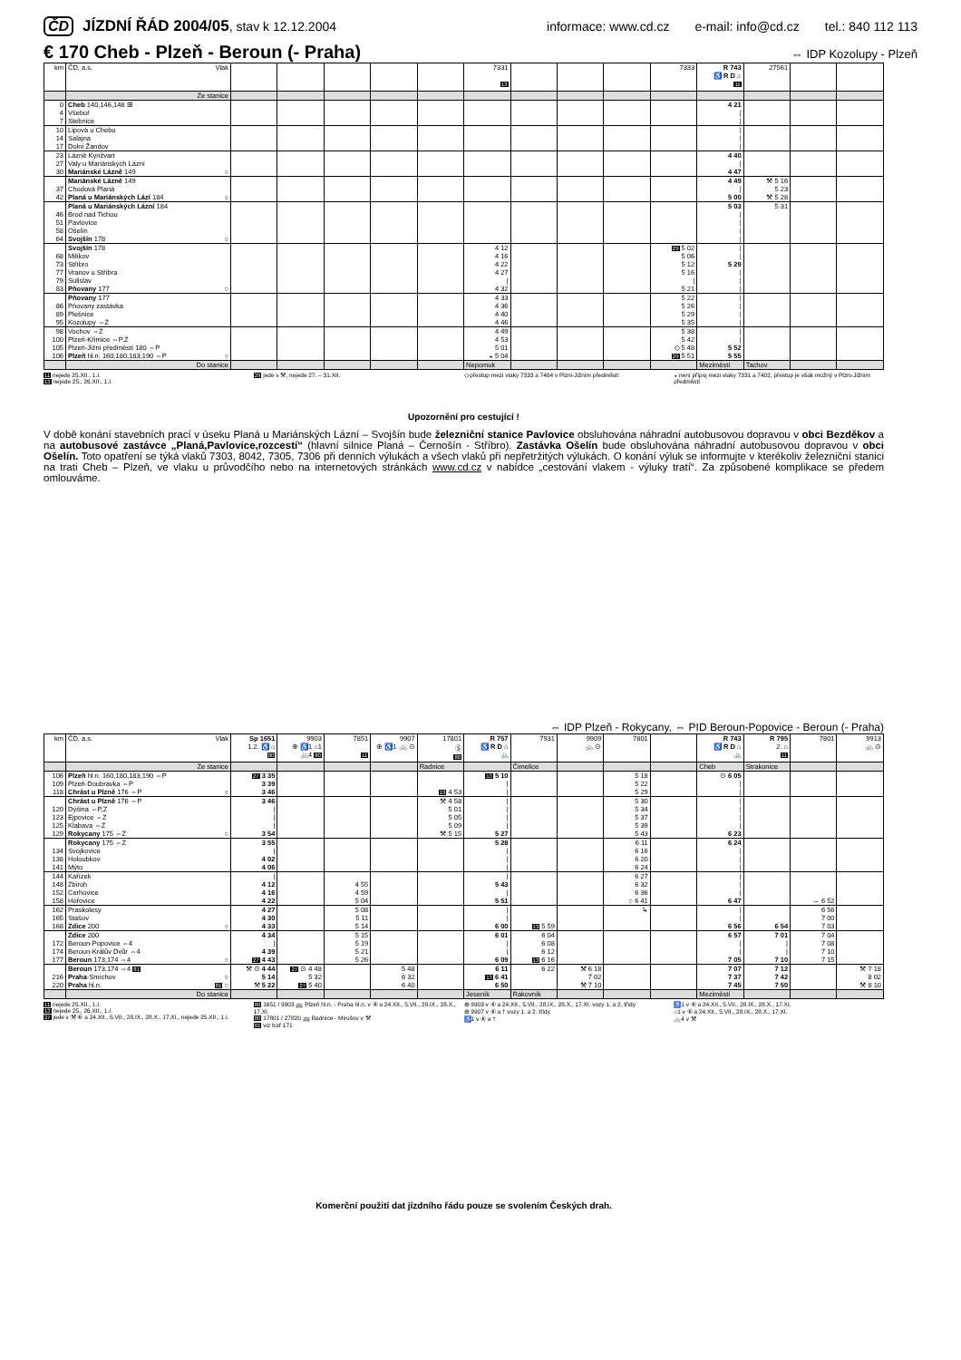ČD JÍZDNÍ ŘÁD 2004/05, stav k 12.12.2004 informace: www.cd.cz e-mail: info@cd.cz tel.: 840 112 113
€ 170 Cheb - Plzeň - Beroun (- Praha)
⇔ IDP Kozolupy - Plzeň
| km | ČD, a.s. Vlak | | | | | | 7331 13 | | | | 7333 | R 743 ♿ R D ⌂ 11 | 27561 | | |
| --- | --- | --- | --- | --- | --- | --- | --- | --- | --- | --- | --- | --- | --- | --- | --- |
| | Ze stanice | | | | | | | | | | | | | | |
| 0 | Cheb 140,146,148 ⊞ | | | | | | | | | | | 4 21 | | | |
| 4 | Všeboř | | | | | | | | | | | / | | | |
| 7 | Stebnice | | | | | | | | | | | / | | | |
| 10 | Lipová u Chebu | | | | | | | | | | | / | | | |
| 14 | Salajna | | | | | | | | | | | / | | | |
| 17 | Dolní Žandov | | | | | | | | | | | / | | | |
| 23 | Lázně Kynžvart | | | | | | | | | | | 4 40 | | | |
| 27 | Valy u Mariánských Lázní | | | | | | | | | | | / | | | |
| 30 | Mariánské Lázně 149 ○ | | | | | | | | | | | 4 47 | | | |
| | Mariánské Lázně 149 | | | | | | | | | | | 4 49 | ⚒ 5 16 | | |
| 37 | Chodová Planá | | | | | | | | | | | / | 5 23 | | |
| 42 | Planá u Mariánských Lází 184 ○ | | | | | | | | | | | 5 00 | ⚒ 5 28 | | |
| | Planá u Mariánských Lázní 184 | | | | | | | | | | | 5 03 | 5 31 | | |
| 46 | Brod nad Tichou | | | | | | | | | | | / | | | |
| 51 | Pavlovice | | | | | | | | | | | / | | | |
| 58 | Ošelín | | | | | | | | | | | / | | | |
| 64 | Svojšín 178 ○ | | | | | | | | | | | / | | | |
| | Svojšín 178 | | | | | | 4 12 | | | | 29 5 02 | / | | | |
| 68 | Milíkov | | | | | | 4 16 | | | | 5 06 | / | | | |
| 73 | Stříbro | | | | | | 4 22 | | | | 5 12 | 5 29 | | | |
| 77 | Vranov u Stříbra | | | | | | 4 27 | | | | 5 16 | / | | | |
| 79 | Sulislav | | | | | | / | | | | / | / | | | |
| 83 | Pňovany 177 ○ | | | | | | 4 32 | | | | 5 21 | / | | | |
| | Pňovany 177 | | | | | | 4 33 | | | | 5 22 | / | | | |
| 86 | Pňovany zastávka | | | | | | 4 36 | | | | 5 26 | / | | | |
| 89 | Plešnice | | | | | | 4 40 | | | | 5 29 | / | | | |
| 95 | Kozolupy ⇔Z | | | | | | 4 46 | | | | 5 35 | / | | | |
| 98 | Vochov ⇔Z | | | | | | 4 49 | | | | 5 38 | / | | | |
| 100 | Plzeň-Křimice ⇔P,Z | | | | | | 4 53 | | | | 5 42 | / | | | |
| 105 | Plzeň-Jižní předměstí 180 ⇔P | | | | | | 5 01 | | | | ◇ 5 48 | 5 52 | | | |
| 106 | Plzeň hl.n. 160,180,183,190 ⇔P ○ | | | | | | ◒ 5 04 | | | | 29 5 51 | 5 55 | | | |
| | Do stanice | | | | | | Nepomuk | | | | | Meziměstí | Tachov | | |
11 nejede 25.XII., 1.I.
13 nejede 25., 26.XII., 1.I.
29 jede v ⚒, nejede 27. – 31.XII.
◇ přestup mezi vlaky 7333 a 7404 v Plzni-Jižním předměstí
◒ není přípoj mezi vlaky 7331 a 7402, přestup je však možný v Plzni-Jižním předměstí
Upozornění pro cestující !
V době konání stavebních prací v úseku Planá u Mariánských Lázní – Svojšín bude železniční stanice Pavlovice obsluhována náhradní autobusovou dopravou v obci Bezděkov a na autobusové zastávce „Planá,Pavlovice,rozcestí“ (hlavní silnice Planá – Černošín - Stříbro). Zastávka Ošelín bude obsluhována náhradní autobusovou dopravou v obci Ošelín. Toto opatření se týká vlaků 7303, 8042, 7305, 7306 při denních výlukách a všech vlaků při nepřetržitých výlukách. O konání výluk se informujte v kterékoliv železniční stanici na trati Cheb – Plzeň, ve vlaku u průvodčího nebo na internetových stránkách www.cd.cz v nabídce „cestování vlakem - výluky tratí“. Za způsobené komplikace se předem omlouváme.
⇔ IDP Plzeň - Rokycany, ⇔ PID Beroun-Popovice - Beroun (- Praha)
| km | ČD, a.s. Vlak | Sp 1651 1.2. ♿ ⌂ 80 | 9903 ⊕ ♿1 ⌂1 🚲4 80 | 7851 11 | 9907 ⊕ ♿1 🚲 ⊙ | 17801 Ⓢ 80 | R 757 ♿ R D ⌂ 🚲 | 7931 | 9909 🚲 ⊙ | 7801 | | R 743 ♿ R D ⌂ 🚲 | R 795 2. ⌂ 11 | 7801 | 9913 🚲 ⊙ |
| --- | --- | --- | --- | --- | --- | --- | --- | --- | --- | --- | --- | --- | --- | --- | --- |
| | Ze stanice | | | | | Radnice | | Čimelice | | | | Cheb | Strakonice | | |
| 106 | Plzeň hl.n. 160,180,183,190 ⇔P | 27 3 35 | | | | | 13 5 10 | | | 5 18 | | ⊙ 6 05 | | | |
| 109 | Plzeň-Doubravka ⇔P | 3 39 | | | | | / | | | 5 22 | | / | | | |
| 118 | Chrást u Plzně 176 ⇔P ○ | 3 46 | | | | 13 4 53 | / | | | 5 29 | | / | | | |
| | Chrást u Plzně 176 ⇔P | 3 46 | | | | ⚒ 4 58 | / | | | 5 30 | | / | | | |
| 120 | Dýšina ⇔P,Z | / | | | | 5 01 | / | | | 5 34 | | / | | | |
| 123 | Ejpovice ⇔Z | / | | | | 5 05 | / | | | 5 37 | | / | | | |
| 125 | Klabava ⇔Z | / | | | | 5 09 | / | | | 5 39 | | / | | | |
| 129 | Rokycany 175 ⇔Z ○ | 3 54 | | | | ⚒ 5 15 | 5 27 | | | 5 43 | | 6 23 | | | |
| | Rokycany 175 ⇔Z | 3 55 | | | | | 5 28 | | | 6 11 | | 6 24 | | | |
| 134 | Svojkovice | / | | | | | / | | | 6 16 | | / | | | |
| 138 | Holoubkov | 4 02 | | | | | / | | | 6 20 | | / | | | |
| 141 | Mýto | 4 06 | | | | | / | | | 6 24 | | / | | | |
| 144 | Kařízek | / | | | | | / | | | 6 27 | | / | | | |
| 148 | Zbiroh | 4 12 | | 4 55 | | | 5 43 | | | 6 32 | | / | | | |
| 152 | Cerhovice | 4 16 | | 4 59 | | | / | | | 6 36 | | / | | | |
| 158 | Hořovice | 4 22 | | 5 04 | | | 5 51 | | | ○ 6 41 | | 6 47 | | → 6 52 | |
| 162 | Praskolesy | 4 27 | | 5 08 | | | / | | | ↳ | | / | | 6 56 | |
| 165 | Stašov | 4 30 | | 5 11 | | | / | | | | | / | | 7 00 | |
| 168 | Zdice 200 ○ | 4 33 | | 5 14 | | | 6 00 | 13 5 59 | | | | 6 56 | 6 54 | 7 03 | |
| | Zdice 200 | 4 34 | | 5 15 | | | 6 01 | 6 04 | | | | 6 57 | 7 01 | 7 04 | |
| 172 | Beroun-Popovice ⇔4 | / | | 5 19 | | | / | 6 08 | | | | / | / | 7 08 | |
| 174 | Beroun-Králův Dvůr ⇔4 | 4 39 | | 5 21 | | | / | 6 12 | | | | / | / | 7 10 | |
| 177 | Beroun 173,174 ⇔4 ○ | 27 4 43 | | 5 26 | | | 6 09 | 13 6 16 | | | | 7 05 | 7 10 | 7 15 | |
| | Beroun 173,174 ⇔4 81 | ⚒ ⊙ 4 44 | 27 ⊙ 4 48 | | 5 48 | | 6 11 | 6 22 | ⚒ 6 18 | | | 7 07 | 7 12 | | ⚒ 7 18 |
| 216 | Praha -Smíchov ○ | 5 14 | 5 32 | | 6 32 | | 13 6 41 | | 7 02 | | | 7 37 | 7 42 | | 8 02 |
| 220 | Praha hl.n. 81 ○ | ⚒ 5 22 | 27 5 40 | | 6 40 | | 6 50 | | ⚒ 7 10 | | | 7 45 | 7 50 | | ⚒ 8 10 |
| | Do stanice | | | | | | Jeseník | Rakovník | | | | Meziměstí | | | |
11 nejede 25.XII., 1.I.
13 nejede 25., 26.XII., 1.I.
27 jede v ⚒ ⑥ a 24.XII., 5.VII., 28.IX., 28.X., 17.XI., nejede 25.XII., 1.I.
80 1651 / 9903 🚌 Plzeň hl.n. - Praha hl.n. v ⑥ a 24.XII., 5.VII., 28.IX., 28.X., 17.XI.
80 17801 / 27820 🚌 Radnice - Mirošov v ⚒
81 viz trať 171
⊕ 9903 v ⑥ a 24.XII., 5.VII., 28.IX., 28.X., 17.XI. vozy 1. a 2. třídy
⊕ 9907 v ⑥ a † vozy 1. a 2. třídy
♿1 v ⑥ a †
♿1 v ⑥ a 24.XII., 5.VII., 28.IX., 28.X., 17.XI.
⌂1 v ⑥ a 24.XII., 5.VII., 28.IX., 28.X., 17.XI.
🚲4 v ⚒
Komerční použití dat jízdního řádu pouze se svolením Českých drah.